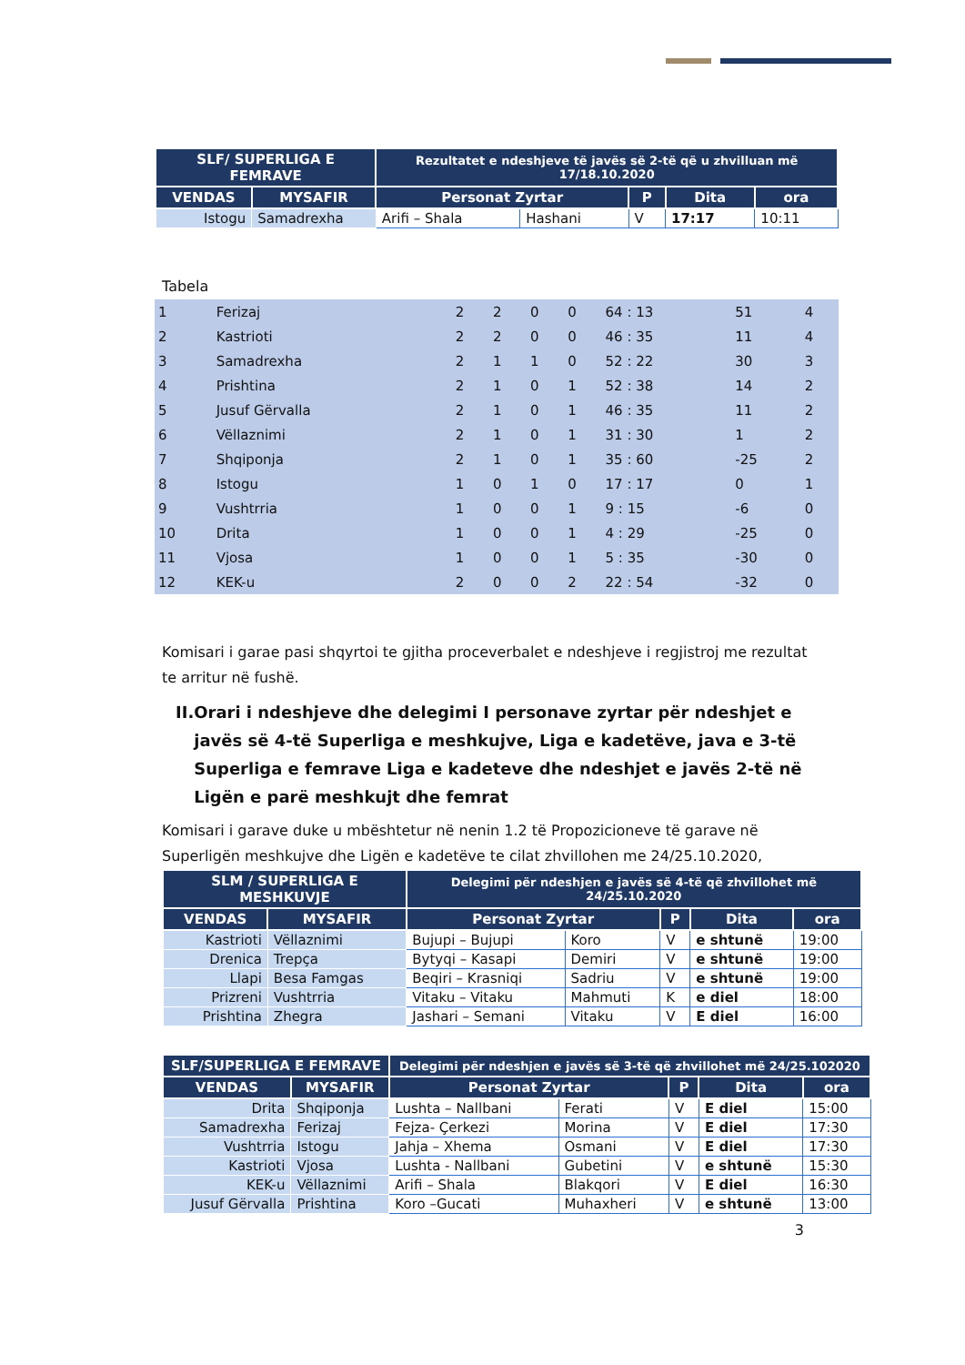| SLF/ SUPERLIGA E FEMRAVE | | Rezultatet e ndeshjeve të javës së 2-të që u zhvilluan më 17/18.10.2020 | | | | |
| --- | --- | --- | --- | --- | --- | --- |
| VENDAS | MYSAFIR | Personat Zyrtar | | P | Dita | ora |
| Istogu | Samadrexha | Arifi – Shala | Hashani | V | 17:17 | 10:11 |
Tabela
| 1 | Ferizaj | 2 | 2 | 0 | 0 | 64 : 13 | 51 | 4 |
| 2 | Kastrioti | 2 | 2 | 0 | 0 | 46 : 35 | 11 | 4 |
| 3 | Samadrexha | 2 | 1 | 1 | 0 | 52 : 22 | 30 | 3 |
| 4 | Prishtina | 2 | 1 | 0 | 1 | 52 : 38 | 14 | 2 |
| 5 | Jusuf Gërvalla | 2 | 1 | 0 | 1 | 46 : 35 | 11 | 2 |
| 6 | Vëllaznimi | 2 | 1 | 0 | 1 | 31 : 30 | 1 | 2 |
| 7 | Shqiponja | 2 | 1 | 0 | 1 | 35 : 60 | -25 | 2 |
| 8 | Istogu | 1 | 0 | 1 | 0 | 17 : 17 | 0 | 1 |
| 9 | Vushtrria | 1 | 0 | 0 | 1 | 9 : 15 | -6 | 0 |
| 10 | Drita | 1 | 0 | 0 | 1 | 4 : 29 | -25 | 0 |
| 11 | Vjosa | 1 | 0 | 0 | 1 | 5 : 35 | -30 | 0 |
| 12 | KEK-u | 2 | 0 | 0 | 2 | 22 : 54 | -32 | 0 |
Komisari i garae pasi shqyrtoi te gjitha proceverbalet e ndeshjeve i regjistroj me rezultat te arritur në fushë.
II. Orari i ndeshjeve dhe delegimi I personave zyrtar për ndeshjet e javës së 4-të Superliga e meshkujve, Liga e kadetëve, java e 3-të Superliga e femrave Liga e kadeteve dhe ndeshjet e javës 2-të në Ligën e parë meshkujt dhe femrat
Komisari i garave duke u mbështetur në nenin 1.2 të Propozicioneve të garave në Superligën meshkujve dhe Ligën e kadetëve te cilat zhvillohen me 24/25.10.2020,
| SLM / SUPERLIGA E MESHKUVJE | | Delegimi për ndeshjen e javës së 4-të që zhvillohet më 24/25.10.2020 | | | | |
| --- | --- | --- | --- | --- | --- | --- |
| VENDAS | MYSAFIR | Personat Zyrtar | | P | Dita | ora |
| Kastrioti | Vëllaznimi | Bujupi – Bujupi | Koro | V | e shtunë | 19:00 |
| Drenica | Trepça | Bytyqi – Kasapi | Demiri | V | e shtunë | 19:00 |
| Llapi | Besa Famgas | Beqiri – Krasniqi | Sadriu | V | e shtunë | 19:00 |
| Prizreni | Vushtrria | Vitaku – Vitaku | Mahmuti | K | e diel | 18:00 |
| Prishtina | Zhegra | Jashari – Semani | Vitaku | V | E diel | 16:00 |
| SLF/SUPERLIGA E FEMRAVE | | Delegimi për ndeshjen e javës së 3-të që zhvillohet më 24/25.102020 | | | | |
| --- | --- | --- | --- | --- | --- | --- |
| VENDAS | MYSAFIR | Personat Zyrtar | | P | Dita | ora |
| Drita | Shqiponja | Lushta – Nallbani | Ferati | V | E diel | 15:00 |
| Samadrexha | Ferizaj | Fejza- Çerkezi | Morina | V | E diel | 17:30 |
| Vushtrria | Istogu | Jahja – Xhema | Osmani | V | E diel | 17:30 |
| Kastrioti | Vjosa | Lushta - Nallbani | Gubetini | V | e shtunë | 15:30 |
| KEK-u | Vëllaznimi | Arifi – Shala | Blakqori | V | E diel | 16:30 |
| Jusuf Gërvalla | Prishtina | Koro –Gucati | Muhaxheri | V | e shtunë | 13:00 |
3